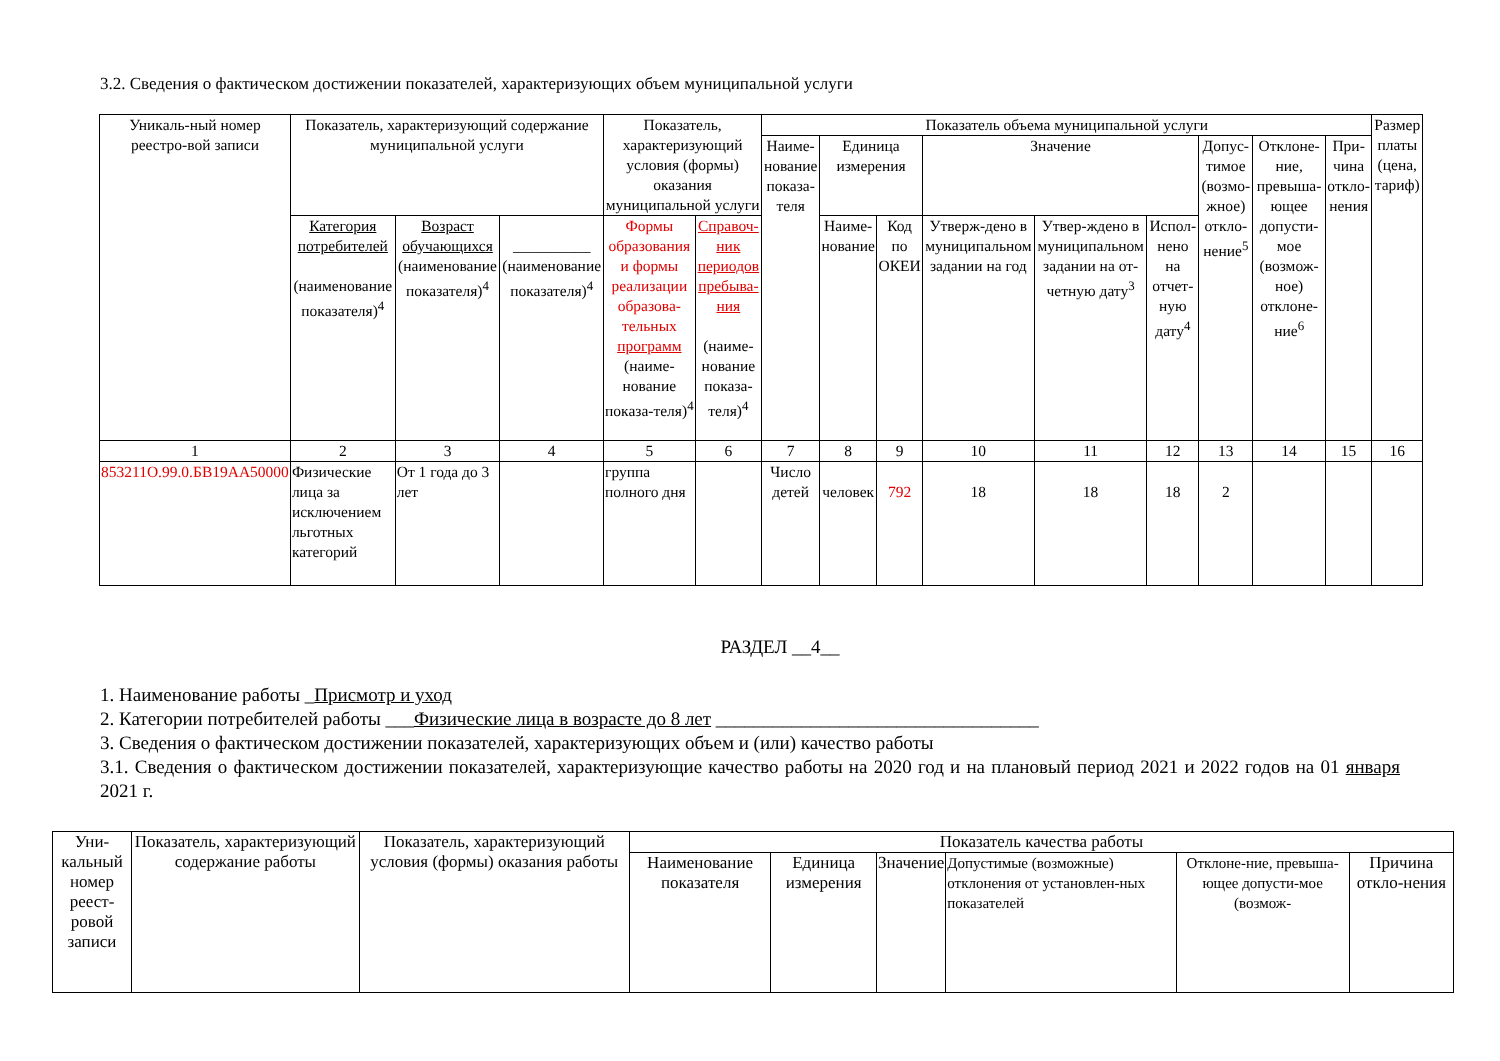3.2. Сведения о фактическом достижении показателей, характеризующих объем муниципальной услуги
| Уникаль-ный номер реестро-вой записи | Показатель, характеризующий содержание муниципальной услуги | | | Показатель, характеризующий условия (формы) оказания муниципальной услуги | | Показатель объема муниципальной услуги | | | | | | | | | Размер платы (цена, тариф) |
| --- | --- | --- | --- | --- | --- | --- | --- | --- | --- | --- | --- | --- | --- | --- | --- |
| | | | | | | Наиме-нование показа-теля | Единица измерения | | Значение | | | Допус-тимое (возмо-жное) откло-нение<sup>5</sup> | Отклоне-ние, превыша-ющее допусти-мое (возмож-ное) отклоне-ние<sup>6</sup> | При-чина откло-нения | |
| | Категория потребителей (наименование показателя)<sup>4</sup> | Возраст обучающихся (наименование показателя)<sup>4</sup> | __________ (наименование показателя)<sup>4</sup> | Формы образования и формы реализации образова-тельных программ (наиме-нование показа-теля)<sup>4</sup> | Справоч-ник периодов пребыва-ния (наиме-нование показа-теля)<sup>4</sup> | | Наиме-нование | Код по ОКЕИ | Утверж-дено в муниципальном задании на год | Утвер-ждено в муниципальном задании на от-четную дату<sup>3</sup> | Испол-нено на отчет-ную дату<sup>4</sup> | | | | |
| 1 | 2 | 3 | 4 | 5 | 6 | 7 | 8 | 9 | 10 | 11 | 12 | 13 | 14 | 15 | 16 |
| 853211О.99.0.БВ19АА50000 | Физические лица за исключением льготных категорий | От 1 года до 3 лет | | группа полного дня | | Число детей | человек | 792 | 18 | 18 | 18 | 2 | | | |
РАЗДЕЛ __4__
1. Наименование работы _Присмотр и уход
2. Категории потребителей работы ___Физические лица в возрасте до 8 лет __________________________________
3. Сведения о фактическом достижении показателей, характеризующих объем и (или) качество работы
3.1. Сведения о фактическом достижении показателей, характеризующие качество работы на 2020 год и на плановый период 2021 и 2022 годов на 01 января 2021 г.
| Уни-кальный номер реест-ровой записи | Показатель, характеризующий содержание работы | Показатель, характеризующий условия (формы) оказания работы | Показатель качества работы | | | | | |
| --- | --- | --- | --- | --- | --- | --- | --- | --- |
| | | | Наименование показателя | Единица измерения | Значение | Допустимые (возможные) отклонения от установлен-ных показателей | Отклоне-ние, превыша-ющее допусти-мое (возмож- | Причина откло-нения |